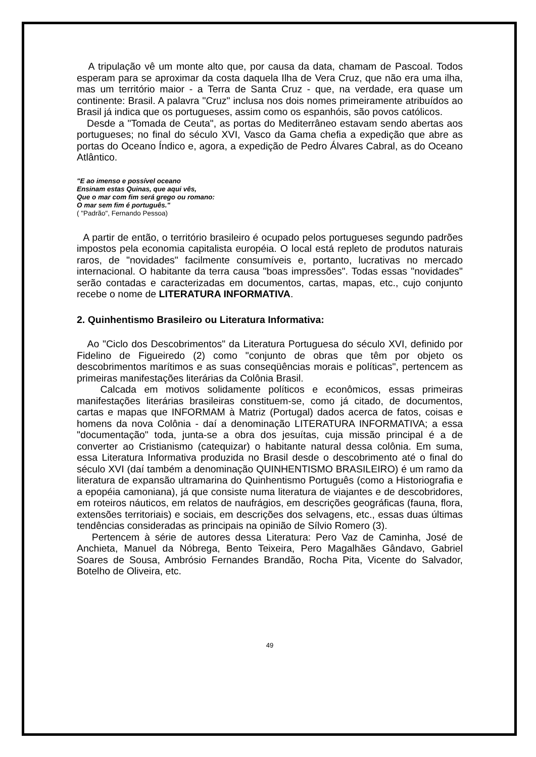A tripulação vê um monte alto que, por causa da data, chamam de Pascoal. Todos esperam para se aproximar da costa daquela Ilha de Vera Cruz, que não era uma ilha, mas um território maior - a Terra de Santa Cruz - que, na verdade, era quase um continente: Brasil. A palavra "Cruz" inclusa nos dois nomes primeiramente atribuídos ao Brasil já indica que os portugueses, assim como os espanhóis, são povos católicos.
Desde a "Tomada de Ceuta", as portas do Mediterrâneo estavam sendo abertas aos portugueses; no final do século XVI, Vasco da Gama chefia a expedição que abre as portas do Oceano Índico e, agora, a expedição de Pedro Álvares Cabral, as do Oceano Atlântico.
"E ao imenso e possível oceano
Ensinam estas Quinas, que aqui vês,
Que o mar com fim será grego ou romano:
O mar sem fim é português."
( "Padrão", Fernando Pessoa)
A partir de então, o território brasileiro é ocupado pelos portugueses segundo padrões impostos pela economia capitalista européia. O local está repleto de produtos naturais raros, de "novidades" facilmente consumíveis e, portanto, lucrativas no mercado internacional. O habitante da terra causa "boas impressões". Todas essas "novidades" serão contadas e caracterizadas em documentos, cartas, mapas, etc., cujo conjunto recebe o nome de LITERATURA INFORMATIVA.
2. Quinhentismo Brasileiro ou Literatura Informativa:
Ao "Ciclo dos Descobrimentos" da Literatura Portuguesa do século XVI, definido por Fidelino de Figueiredo (2) como "conjunto de obras que têm por objeto os descobrimentos marítimos e as suas conseqüências morais e políticas", pertencem as primeiras manifestações literárias da Colônia Brasil.
Calcada em motivos solidamente políticos e econômicos, essas primeiras manifestações literárias brasileiras constituem-se, como já citado, de documentos, cartas e mapas que INFORMAM à Matriz (Portugal) dados acerca de fatos, coisas e homens da nova Colônia - daí a denominação LITERATURA INFORMATIVA; a essa "documentação" toda, junta-se a obra dos jesuítas, cuja missão principal é a de converter ao Cristianismo (catequizar) o habitante natural dessa colônia. Em suma, essa Literatura Informativa produzida no Brasil desde o descobrimento até o final do século XVI (daí também a denominação QUINHENTISMO BRASILEIRO) é um ramo da literatura de expansão ultramarina do Quinhentismo Português (como a Historiografia e a epopéia camoniana), já que consiste numa literatura de viajantes e de descobridores, em roteiros náuticos, em relatos de naufrágios, em descrições geográficas (fauna, flora, extensões territoriais) e sociais, em descrições dos selvagens, etc., essas duas últimas tendências consideradas as principais na opinião de Sílvio Romero (3).
Pertencem à série de autores dessa Literatura: Pero Vaz de Caminha, José de Anchieta, Manuel da Nóbrega, Bento Teixeira, Pero Magalhães Gândavo, Gabriel Soares de Sousa, Ambrósio Fernandes Brandão, Rocha Pita, Vicente do Salvador, Botelho de Oliveira, etc.
49